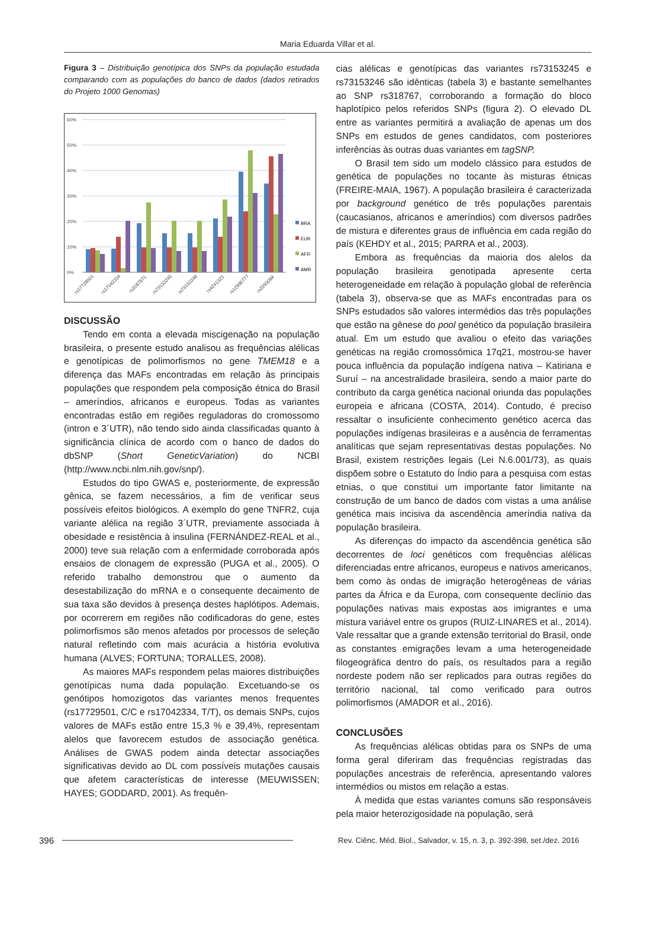Maria Eduarda Villar et al.
Figura 3 – Distribuição genotípica dos SNPs da população estudada comparando com as populações do banco de dados (dados retirados do Projeto 1000 Genomas)
60%
50%
40%
30%
20%
10%
0%
BRA
EUR
AFR
AMR
rs17729501
rs17042334
rs3187671
rs73153245
rs73153246
rs4241323
rs12990777
rs2293084
DISCUSSÃO
Tendo em conta a elevada miscigenação na população brasileira, o presente estudo analisou as frequências alélicas e genotípicas de polimorfismos no gene TMEM18 e a diferença das MAFs encontradas em relação às principais populações que respondem pela composição étnica do Brasil – ameríndios, africanos e europeus. Todas as variantes encontradas estão em regiões reguladoras do cromossomo (intron e 3´UTR), não tendo sido ainda classificadas quanto à significância clínica de acordo com o banco de dados do dbSNP (Short GeneticVariation) do NCBI (http://www.ncbi.nlm.nih.gov/snp/).
Estudos do tipo GWAS e, posteriormente, de expressão gênica, se fazem necessários, a fim de verificar seus possíveis efeitos biológicos. A exemplo do gene TNFR2, cuja variante alélica na região 3´UTR, previamente associada à obesidade e resistência à insulina (FERNÁNDEZ-REAL et al., 2000) teve sua relação com a enfermidade corroborada após ensaios de clonagem de expressão (PUGA et al., 2005). O referido trabalho demonstrou que o aumento da desestabilização do mRNA e o consequente decaimento de sua taxa são devidos à presença destes haplótipos. Ademais, por ocorrerem em regiões não codificadoras do gene, estes polimorfismos são menos afetados por processos de seleção natural refletindo com mais acurácia a história evolutiva humana (ALVES; FORTUNA; TORALLES, 2008).
As maiores MAFs respondem pelas maiores distribuições genotípicas numa dada população. Excetuando-se os genótipos homozigotos das variantes menos frequentes (rs17729501, C/C e rs17042334, T/T), os demais SNPs, cujos valores de MAFs estão entre 15,3 % e 39,4%, representam alelos que favorecem estudos de associação genética. Análises de GWAS podem ainda detectar associações significativas devido ao DL com possíveis mutações causais que afetem características de interesse (MEUWISSEN; HAYES; GODDARD, 2001). As frequên-
cias alélicas e genotípicas das variantes rs73153245 e rs73153246 são idênticas (tabela 3) e bastante semelhantes ao SNP rs318767, corroborando a formação do bloco haplotípico pelos referidos SNPs (figura 2). O elevado DL entre as variantes permitirá a avaliação de apenas um dos SNPs em estudos de genes candidatos, com posteriores inferências às outras duas variantes em tagSNP.
O Brasil tem sido um modelo clássico para estudos de genética de populações no tocante às misturas étnicas (FREIRE-MAIA, 1967). A população brasileira é caracterizada por background genético de três populações parentais (caucasianos, africanos e ameríndios) com diversos padrões de mistura e diferentes graus de influência em cada região do país (KEHDY et al., 2015; PARRA et al., 2003).
Embora as frequências da maioria dos alelos da população brasileira genotipada apresente certa heterogeneidade em relação à população global de referência (tabela 3), observa-se que as MAFs encontradas para os SNPs estudados são valores intermédios das três populações que estão na gênese do pool genético da população brasileira atual. Em um estudo que avaliou o efeito das variações genéticas na região cromossômica 17q21, mostrou-se haver pouca influência da população indígena nativa – Katiriana e Suruí – na ancestralidade brasileira, sendo a maior parte do contributo da carga genética nacional oriunda das populações europeia e africana (COSTA, 2014). Contudo, é preciso ressaltar o insuficiente conhecimento genético acerca das populações indígenas brasileiras e a ausência de ferramentas analíticas que sejam representativas destas populações. No Brasil, existem restrições legais (Lei N.6.001/73), as quais dispõem sobre o Estatuto do Índio para a pesquisa com estas etnias, o que constitui um importante fator limitante na construção de um banco de dados com vistas a uma análise genética mais incisiva da ascendência ameríndia nativa da população brasileira.
As diferenças do impacto da ascendência genética são decorrentes de loci genéticos com frequências alélicas diferenciadas entre africanos, europeus e nativos americanos, bem como às ondas de imigração heterogêneas de várias partes da África e da Europa, com consequente declínio das populações nativas mais expostas aos imigrantes e uma mistura variável entre os grupos (RUIZ-LINARES et al., 2014). Vale ressaltar que a grande extensão territorial do Brasil, onde as constantes emigrações levam a uma heterogeneidade filogeográfica dentro do país, os resultados para a região nordeste podem não ser replicados para outras regiões do território nacional, tal como verificado para outros polimorfismos (AMADOR et al., 2016).
CONCLUSÕES
As frequências alélicas obtidas para os SNPs de uma forma geral diferiram das frequências registradas das populações ancestrais de referência, apresentando valores intermédios ou mistos em relação a estas.
À medida que estas variantes comuns são responsáveis pela maior heterozigosidade na população, será
396 Rev. Ciênc. Méd. Biol., Salvador, v. 15, n. 3, p. 392-398, set./dez. 2016